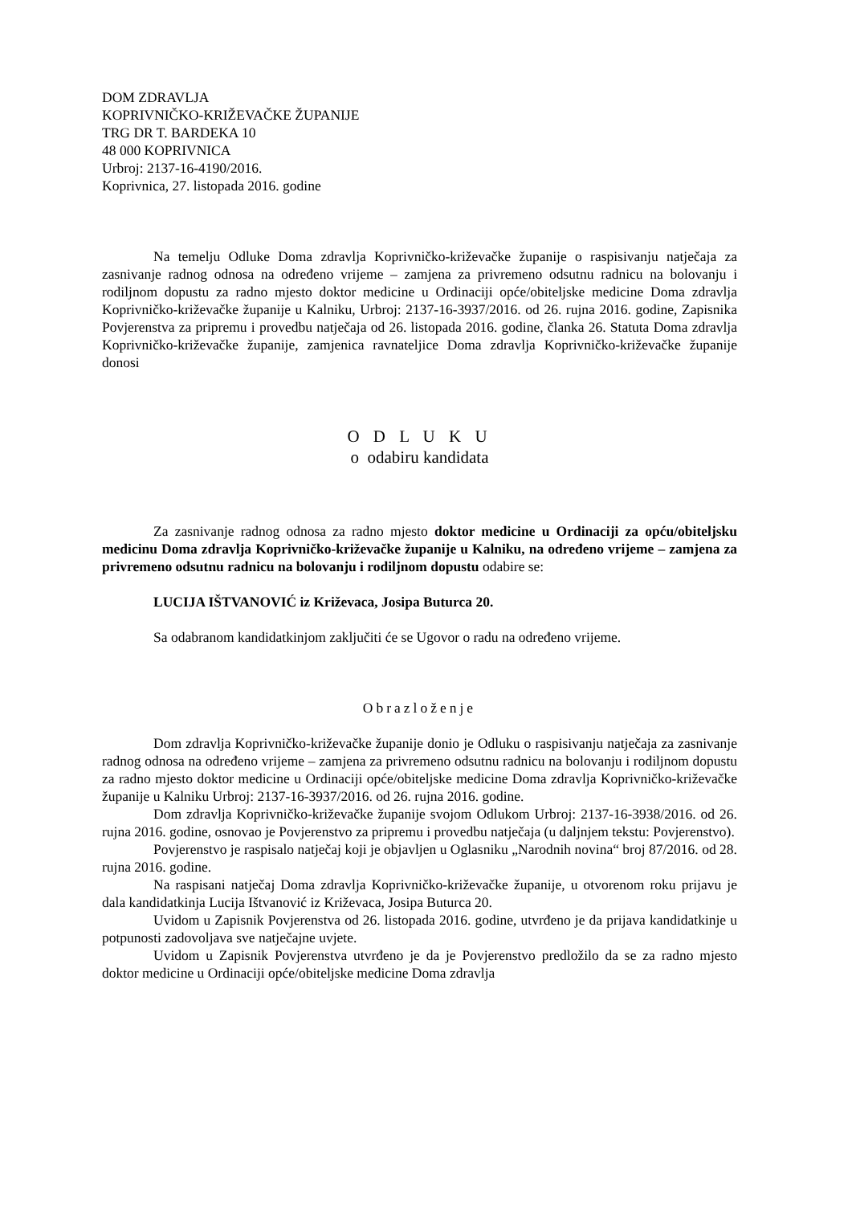DOM ZDRAVLJA
KOPRIVNIČKO-KRIŽEVAČKE ŽUPANIJE
TRG DR T. BARDEKA 10
48 000 KOPRIVNICA
Urbroj: 2137-16-4190/2016.
Koprivnica, 27. listopada 2016. godine
Na temelju Odluke Doma zdravlja Koprivničko-križevačke županije o raspisivanju natječaja za zasnivanje radnog odnosa na određeno vrijeme – zamjena za privremeno odsutnu radnicu na bolovanju i rodiljnom dopustu za radno mjesto doktor medicine u Ordinaciji opće/obiteljske medicine Doma zdravlja Koprivničko-križevačke županije u Kalniku, Urbroj: 2137-16-3937/2016. od 26. rujna 2016. godine, Zapisnika Povjerenstva za pripremu i provedbu natječaja od 26. listopada 2016. godine, članka 26. Statuta Doma zdravlja Koprivničko-križevačke županije, zamjenica ravnateljice Doma zdravlja Koprivničko-križevačke županije donosi
O D L U K U
o odabiru kandidata
Za zasnivanje radnog odnosa za radno mjesto doktor medicine u Ordinaciji za opću/obiteljsku medicinu Doma zdravlja Koprivničko-križevačke županije u Kalniku, na određeno vrijeme – zamjena za privremeno odsutnu radnicu na bolovanju i rodiljnom dopustu odabire se:
LUCIJA IŠTVANOVIĆ iz Križevaca, Josipa Buturca 20.
Sa odabranom kandidatkinjom zaključiti će se Ugovor o radu na određeno vrijeme.
Obrazloženje
Dom zdravlja Koprivničko-križevačke županije donio je Odluku o raspisivanju natječaja za zasnivanje radnog odnosa na određeno vrijeme – zamjena za privremeno odsutnu radnicu na bolovanju i rodiljnom dopustu za radno mjesto doktor medicine u Ordinaciji opće/obiteljske medicine Doma zdravlja Koprivničko-križevačke županije u Kalniku Urbroj: 2137-16-3937/2016. od 26. rujna 2016. godine.
Dom zdravlja Koprivničko-križevačke županije svojom Odlukom Urbroj: 2137-16-3938/2016. od 26. rujna 2016. godine, osnovao je Povjerenstvo za pripremu i provedbu natječaja (u daljnjem tekstu: Povjerenstvo).
Povjerenstvo je raspisalo natječaj koji je objavljen u Oglasniku „Narodnih novina“ broj 87/2016. od 28. rujna 2016. godine.
Na raspisani natječaj Doma zdravlja Koprivničko-križevačke županije, u otvorenom roku prijavu je dala kandidatkinja Lucija Ištvanović iz Križevaca, Josipa Buturca 20.
Uvidom u Zapisnik Povjerenstva od 26. listopada 2016. godine, utvrđeno je da prijava kandidatkinje u potpunosti zadovoljava sve natječajne uvjete.
Uvidom u Zapisnik Povjerenstva utvrđeno je da je Povjerenstvo predložilo da se za radno mjesto doktor medicine u Ordinaciji opće/obiteljske medicine Doma zdravlja